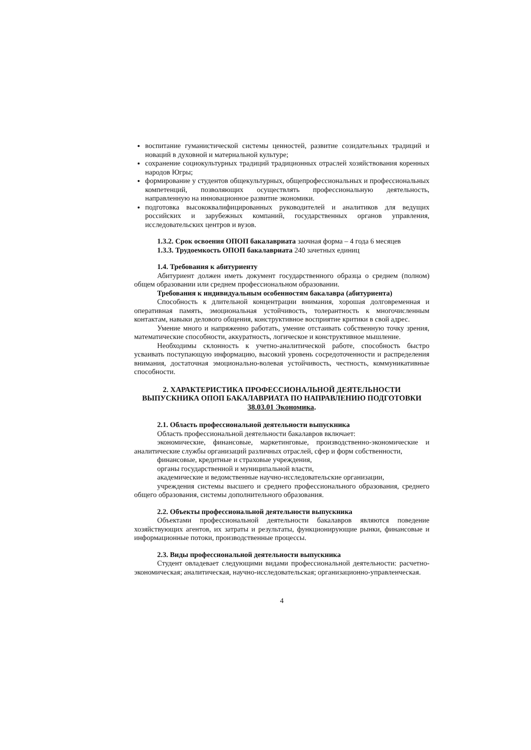воспитание гуманистической системы ценностей, развитие созидательных традиций и новаций в духовной и материальной культуре;
сохранение социокультурных традиций традиционных отраслей хозяйствования коренных народов Югры;
формирование у студентов общекультурных, общепрофессиональных и профессиональных компетенций, позволяющих осуществлять профессиональную деятельность, направленную на инновационное развитие экономики.
подготовка высококвалифицированных руководителей и аналитиков для ведущих российских и зарубежных компаний, государственных органов управления, исследовательских центров и вузов.
1.3.2. Срок освоения ОПОП бакалавриата заочная форма – 4 года 6 месяцев
1.3.3. Трудоемкость ОПОП бакалавриата 240 зачетных единиц
1.4. Требования к абитуриенту
Абитуриент должен иметь документ государственного образца о среднем (полном) общем образовании или среднем профессиональном образовании.
Требования к индивидуальным особенностям бакалавра (абитуриента)
Способность к длительной концентрации внимания, хорошая долговременная и оперативная память, эмоциональная устойчивость, толерантность к многочисленным контактам, навыки делового общения, конструктивное восприятие критики в свой адрес.
Умение много и напряженно работать, умение отстаивать собственную точку зрения, математические способности, аккуратность, логическое и конструктивное мышление.
Необходимы склонность к учетно-аналитической работе, способность быстро усваивать поступающую информацию, высокий уровень сосредоточенности и распределения внимания, достаточная эмоционально-волевая устойчивость, честность, коммуникативные способности.
2. ХАРАКТЕРИСТИКА ПРОФЕССИОНАЛЬНОЙ ДЕЯТЕЛЬНОСТИ ВЫПУСКНИКА ОПОП БАКАЛАВРИАТА ПО НАПРАВЛЕНИЮ ПОДГОТОВКИ 38.03.01 Экономика.
2.1. Область профессиональной деятельности выпускника
Область профессиональной деятельности бакалавров включает:
экономические, финансовые, маркетинговые, производственно-экономические и аналитические службы организаций различных отраслей, сфер и форм собственности,
финансовые, кредитные и страховые учреждения,
органы государственной и муниципальной власти,
академические и ведомственные научно-исследовательские организации,
учреждения системы высшего и среднего профессионального образования, среднего общего образования, системы дополнительного образования.
2.2. Объекты профессиональной деятельности выпускника
Объектами профессиональной деятельности бакалавров являются поведение хозяйствующих агентов, их затраты и результаты, функционирующие рынки, финансовые и информационные потоки, производственные процессы.
2.3. Виды профессиональной деятельности выпускника
Студент овладевает следующими видами профессиональной деятельности: расчетно-экономическая; аналитическая, научно-исследовательская; организационно-управленческая.
4